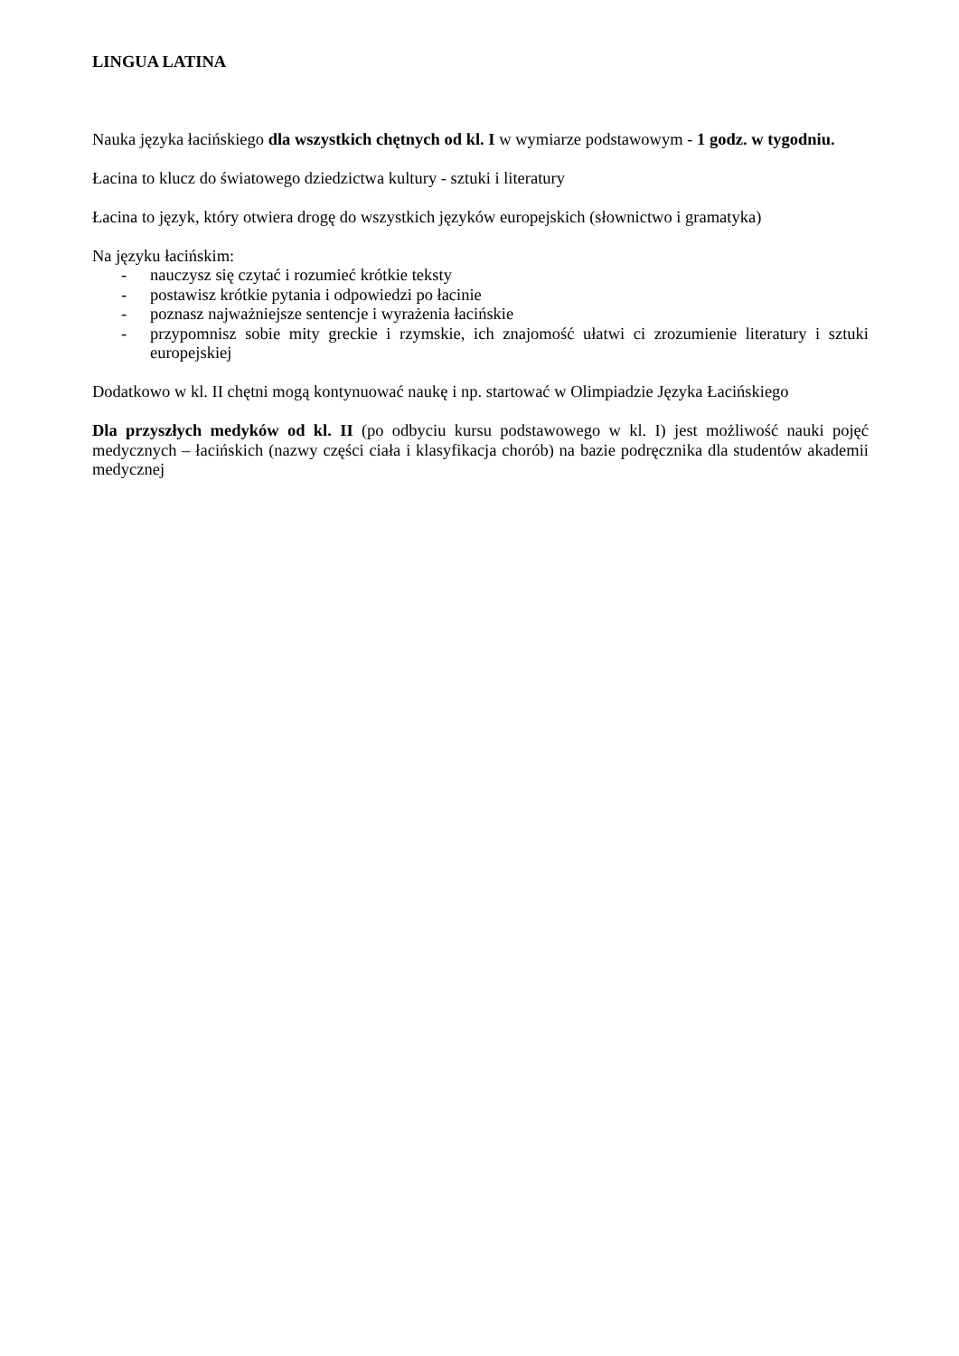LINGUA LATINA
Nauka języka łacińskiego dla wszystkich chętnych od kl. I w wymiarze podstawowym - 1 godz. w tygodniu.
Łacina to klucz do światowego dziedzictwa kultury - sztuki i literatury
Łacina to język, który otwiera drogę do wszystkich języków europejskich (słownictwo i gramatyka)
Na języku łacińskim:
- nauczysz się czytać i rozumieć krótkie teksty
- postawisz krótkie pytania i odpowiedzi po łacinie
- poznasz najważniejsze sentencje i wyrażenia łacińskie
- przypomnisz sobie mity greckie i rzymskie, ich znajomość ułatwi ci zrozumienie literatury i sztuki europejskiej
Dodatkowo w kl. II chętni mogą kontynuować naukę i np. startować w Olimpiadzie Języka Łacińskiego
Dla przyszłych medyków od kl. II (po odbyciu kursu podstawowego w kl. I) jest możliwość nauki pojęć medycznych – łacińskich (nazwy części ciała i klasyfikacja chorób) na bazie podręcznika dla studentów akademii medycznej